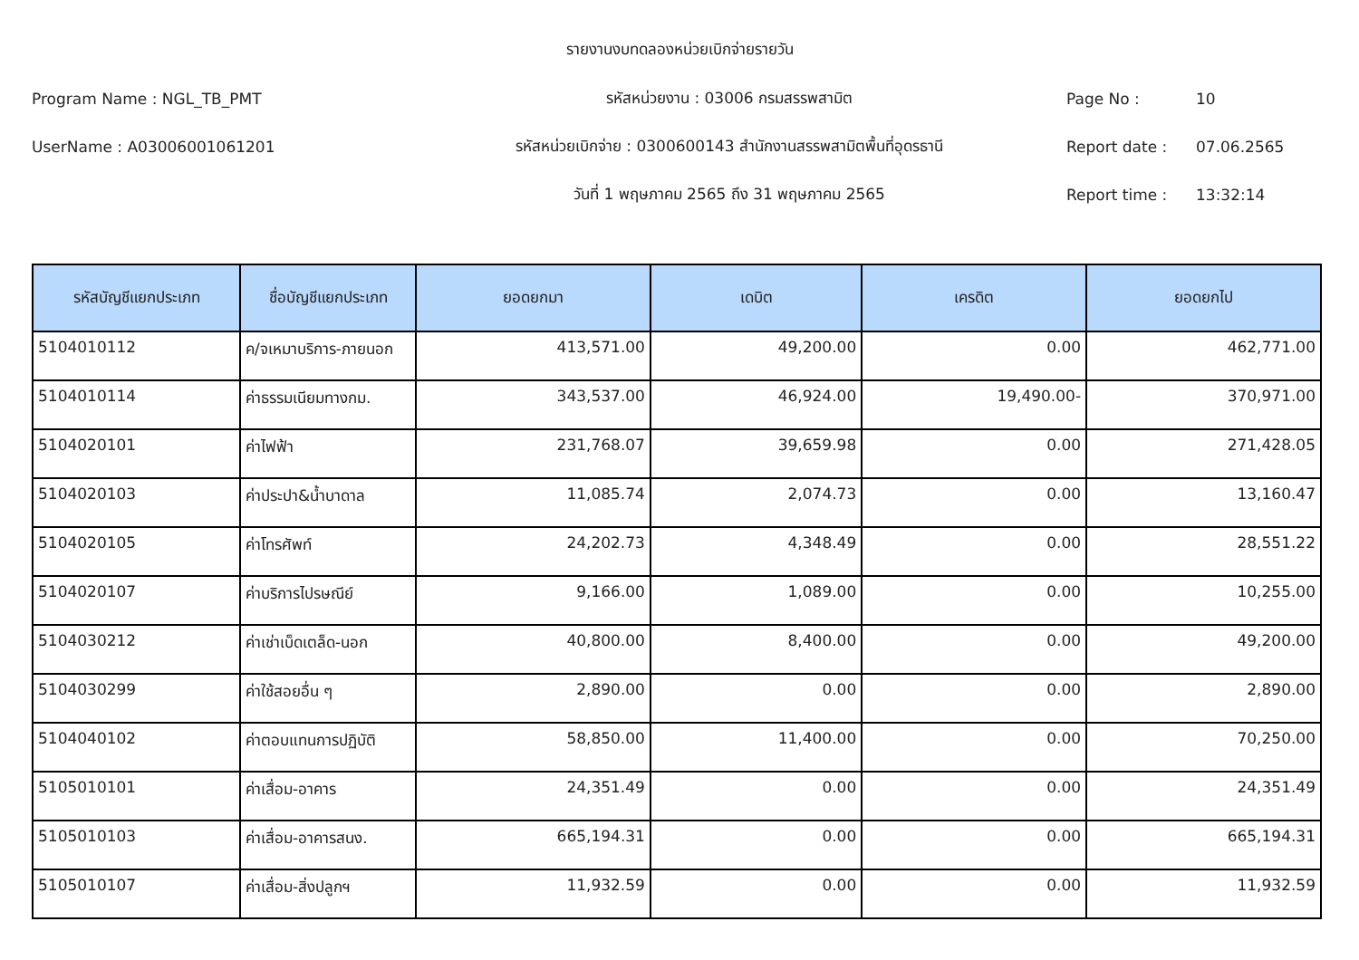รายงานงบทดลองหน่วยเบิกจ่ายรายวัน
Program Name : NGL_TB_PMT รหัสหน่วยงาน : 03006 กรมสรรพสามิต Page No : 10
UserName : A03006001061201
รหัสหน่วยเบิกจ่าย : 0300600143 สำนักงานสรรพสามิตพื้นที่อุดรธานี
Report date : 07.06.2565
วันที่ 1 พฤษภาคม 2565 ถึง 31 พฤษภาคม 2565 Report time : 13:32:14
| รหัสบัญชีแยกประเภท | ชื่อบัญชีแยกประเภท | ยอดยกมา | เดบิต | เครดิต | ยอดยกไป |
| --- | --- | --- | --- | --- | --- |
| 5104010112 | ค/จเหมาบริการ-ภายนอก | 413,571.00 | 49,200.00 | 0.00 | 462,771.00 |
| 5104010114 | ค่าธรรมเนียมทางกม. | 343,537.00 | 46,924.00 | 19,490.00- | 370,971.00 |
| 5104020101 | ค่าไฟฟ้า | 231,768.07 | 39,659.98 | 0.00 | 271,428.05 |
| 5104020103 | ค่าประปา&น้ำบาดาล | 11,085.74 | 2,074.73 | 0.00 | 13,160.47 |
| 5104020105 | ค่าโทรศัพท์ | 24,202.73 | 4,348.49 | 0.00 | 28,551.22 |
| 5104020107 | ค่าบริการไปรษณีย์ | 9,166.00 | 1,089.00 | 0.00 | 10,255.00 |
| 5104030212 | ค่าเช่าเบ็ดเตล็ด-นอก | 40,800.00 | 8,400.00 | 0.00 | 49,200.00 |
| 5104030299 | ค่าใช้สอยอื่น ๆ | 2,890.00 | 0.00 | 0.00 | 2,890.00 |
| 5104040102 | ค่าตอบแทนการปฏิบัติ | 58,850.00 | 11,400.00 | 0.00 | 70,250.00 |
| 5105010101 | ค่าเสื่อม-อาคาร | 24,351.49 | 0.00 | 0.00 | 24,351.49 |
| 5105010103 | ค่าเสื่อม-อาคารสนง. | 665,194.31 | 0.00 | 0.00 | 665,194.31 |
| 5105010107 | ค่าเสื่อม-สิ่งปลูกฯ | 11,932.59 | 0.00 | 0.00 | 11,932.59 |